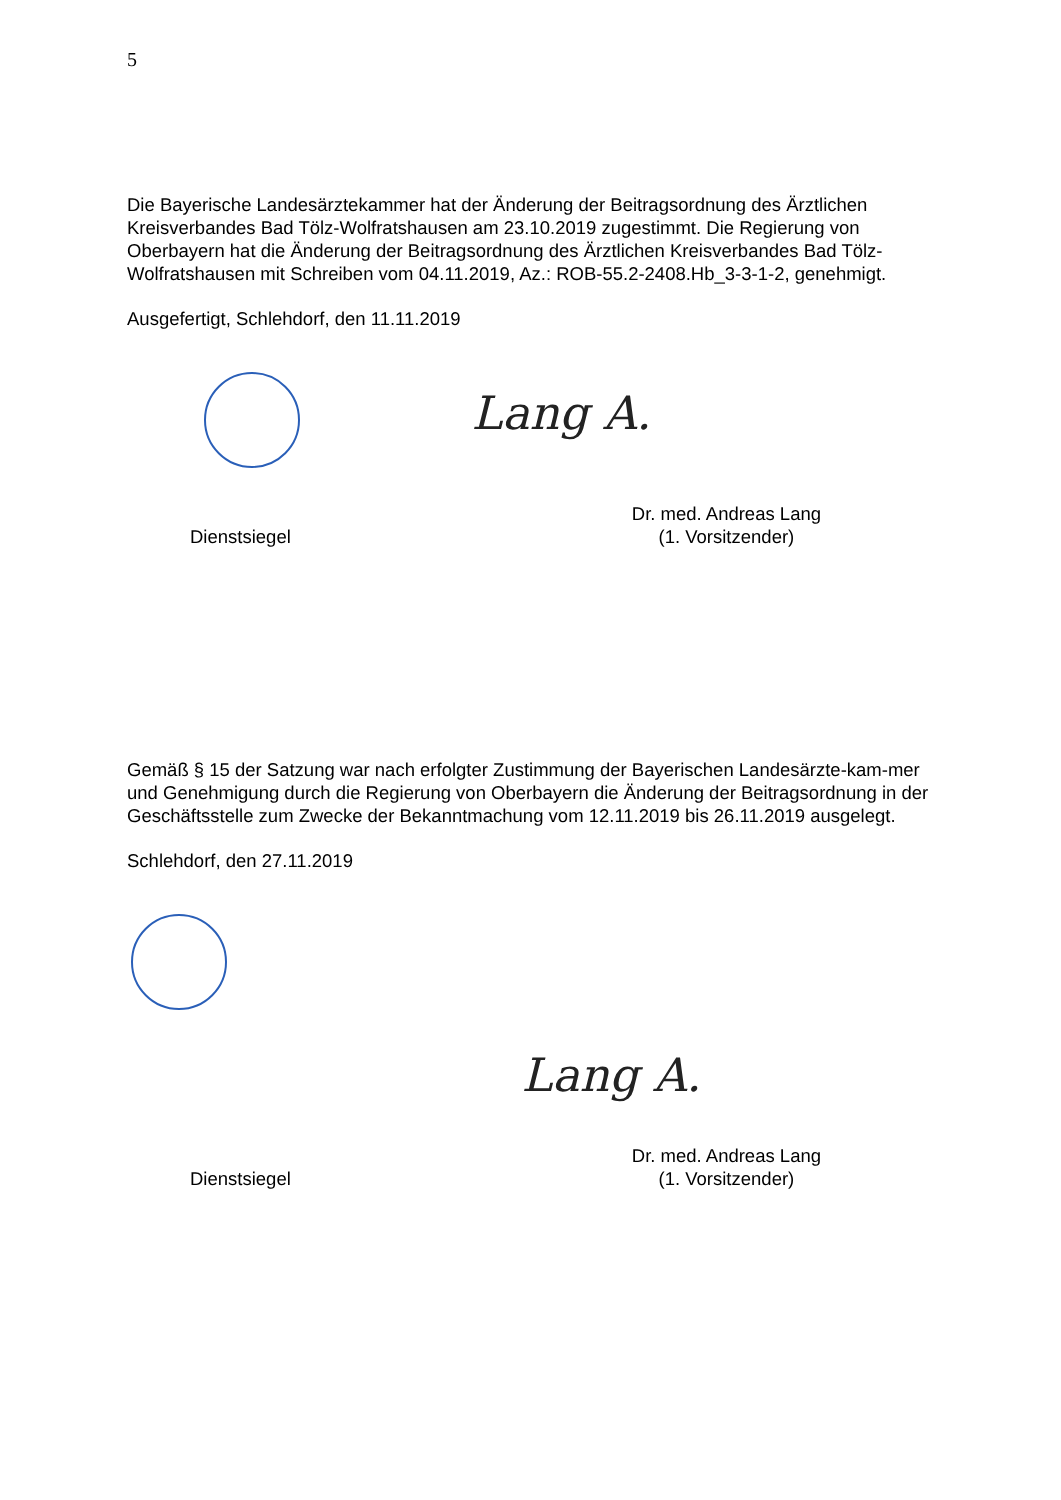5
Die Bayerische Landesärztekammer hat der Änderung der Beitragsordnung des Ärztlichen Kreisverbandes Bad Tölz-Wolfratshausen am 23.10.2019 zugestimmt. Die Regierung von Oberbayern hat die Änderung der Beitragsordnung des Ärztlichen Kreisverbandes Bad Tölz-Wolfratshausen mit Schreiben vom 04.11.2019, Az.: ROB-55.2-2408.Hb_3-3-1-2, genehmigt.
Ausgefertigt, Schlehdorf, den 11.11.2019
Lang A.
Dienstsiegel
Dr. med. Andreas Lang
(1. Vorsitzender)
Gemäß § 15 der Satzung war nach erfolgter Zustimmung der Bayerischen Landesärzte-kam-mer und Genehmigung durch die Regierung von Oberbayern die Änderung der Beitragsordnung in der Geschäftsstelle zum Zwecke der Bekanntmachung vom 12.11.2019 bis 26.11.2019 ausgelegt.
Schlehdorf, den 27.11.2019
Lang A.
Dienstsiegel
Dr. med. Andreas Lang
(1. Vorsitzender)